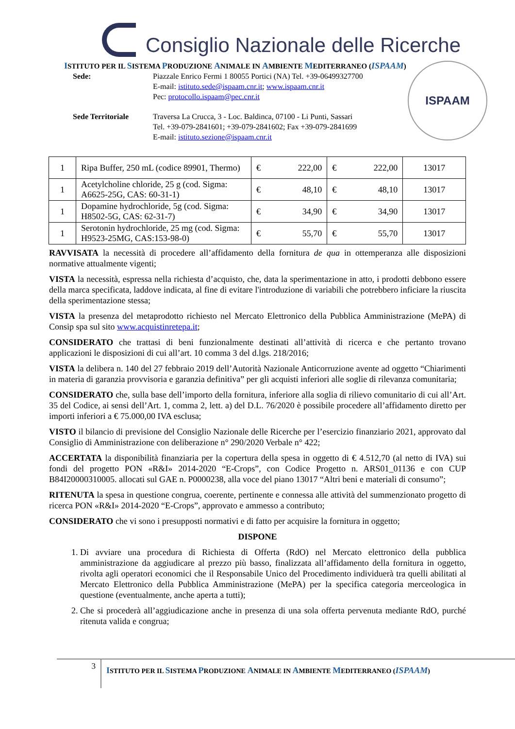Consiglio Nazionale delle Ricerche
ISTITUTO PER IL SISTEMA PRODUZIONE ANIMALE IN AMBIENTE MEDITERRANEO (ISPAAM)
Sede: Piazzale Enrico Fermi 1 80055 Portici (NA) Tel. +39-06499327700
E-mail: istituto.sede@ispaam.cnr.it; www.ispaam.cnr.it
Pec: protocollo.ispaam@pec.cnr.it
Sede Territoriale Traversa La Crucca, 3 - Loc. Baldinca, 07100 - Li Punti, Sassari
Tel. +39-079-2841601; +39-079-2841602; Fax +39-079-2841699
E-mail: istituto.sezione@ispaam.cnr.it
ISPAAM
| 1 | Ripa Buffer, 250 mL (codice 89901, Thermo) | € 222,00 | € 222,00 | 13017 |
| 1 | Acetylcholine chloride, 25 g (cod. Sigma: A6625-25G, CAS: 60-31-1) | € 48,10 | € 48,10 | 13017 |
| 1 | Dopamine hydrochloride, 5g (cod. Sigma: H8502-5G, CAS: 62-31-7) | € 34,90 | € 34,90 | 13017 |
| 1 | Serotonin hydrochloride, 25 mg (cod. Sigma: H9523-25MG, CAS:153-98-0) | € 55,70 | € 55,70 | 13017 |
RAVVISATA la necessità di procedere all’affidamento della fornitura de qua in ottemperanza alle disposizioni normative attualmente vigenti;
VISTA la necessità, espressa nella richiesta d’acquisto, che, data la sperimentazione in atto, i prodotti debbono essere della marca specificata, laddove indicata, al fine di evitare l'introduzione di variabili che potrebbero inficiare la riuscita della sperimentazione stessa;
VISTA la presenza del metaprodotto richiesto nel Mercato Elettronico della Pubblica Amministrazione (MePA) di Consip spa sul sito www.acquistinretepa.it;
CONSIDERATO che trattasi di beni funzionalmente destinati all’attività di ricerca e che pertanto trovano applicazioni le disposizioni di cui all’art. 10 comma 3 del d.lgs. 218/2016;
VISTA la delibera n. 140 del 27 febbraio 2019 dell’Autorità Nazionale Anticorruzione avente ad oggetto “Chiarimenti in materia di garanzia provvisoria e garanzia definitiva” per gli acquisti inferiori alle soglie di rilevanza comunitaria;
CONSIDERATO che, sulla base dell’importo della fornitura, inferiore alla soglia di rilievo comunitario di cui all’Art. 35 del Codice, ai sensi dell’Art. 1, comma 2, lett. a) del D.L. 76/2020 è possibile procedere all’affidamento diretto per importi inferiori a € 75.000,00 IVA esclusa;
VISTO il bilancio di previsione del Consiglio Nazionale delle Ricerche per l’esercizio finanziario 2021, approvato dal Consiglio di Amministrazione con deliberazione n° 290/2020 Verbale n° 422;
ACCERTATA la disponibilità finanziaria per la copertura della spesa in oggetto di € 4.512,70 (al netto di IVA) sui fondi del progetto PON «R&I» 2014-2020 “E-Crops”, con Codice Progetto n. ARS01_01136 e con CUP B84I20000310005. allocati sul GAE n. P0000238, alla voce del piano 13017 “Altri beni e materiali di consumo”;
RITENUTA la spesa in questione congrua, coerente, pertinente e connessa alle attività del summenzionato progetto di ricerca PON «R&I» 2014-2020 “E-Crops”, approvato e ammesso a contributo;
CONSIDERATO che vi sono i presupposti normativi e di fatto per acquisire la fornitura in oggetto;
DISPONE
1. Di avviare una procedura di Richiesta di Offerta (RdO) nel Mercato elettronico della pubblica amministrazione da aggiudicare al prezzo più basso, finalizzata all’affidamento della fornitura in oggetto, rivolta agli operatori economici che il Responsabile Unico del Procedimento individuerà tra quelli abilitati al Mercato Elettronico della Pubblica Amministrazione (MePA) per la specifica categoria merceologica in questione (eventualmente, anche aperta a tutti);
2. Che si procederà all’aggiudicazione anche in presenza di una sola offerta pervenuta mediante RdO, purché ritenuta valida e congrua;
3
ISTITUTO PER IL SISTEMA PRODUZIONE ANIMALE IN AMBIENTE MEDITERRANEO (ISPAAM)